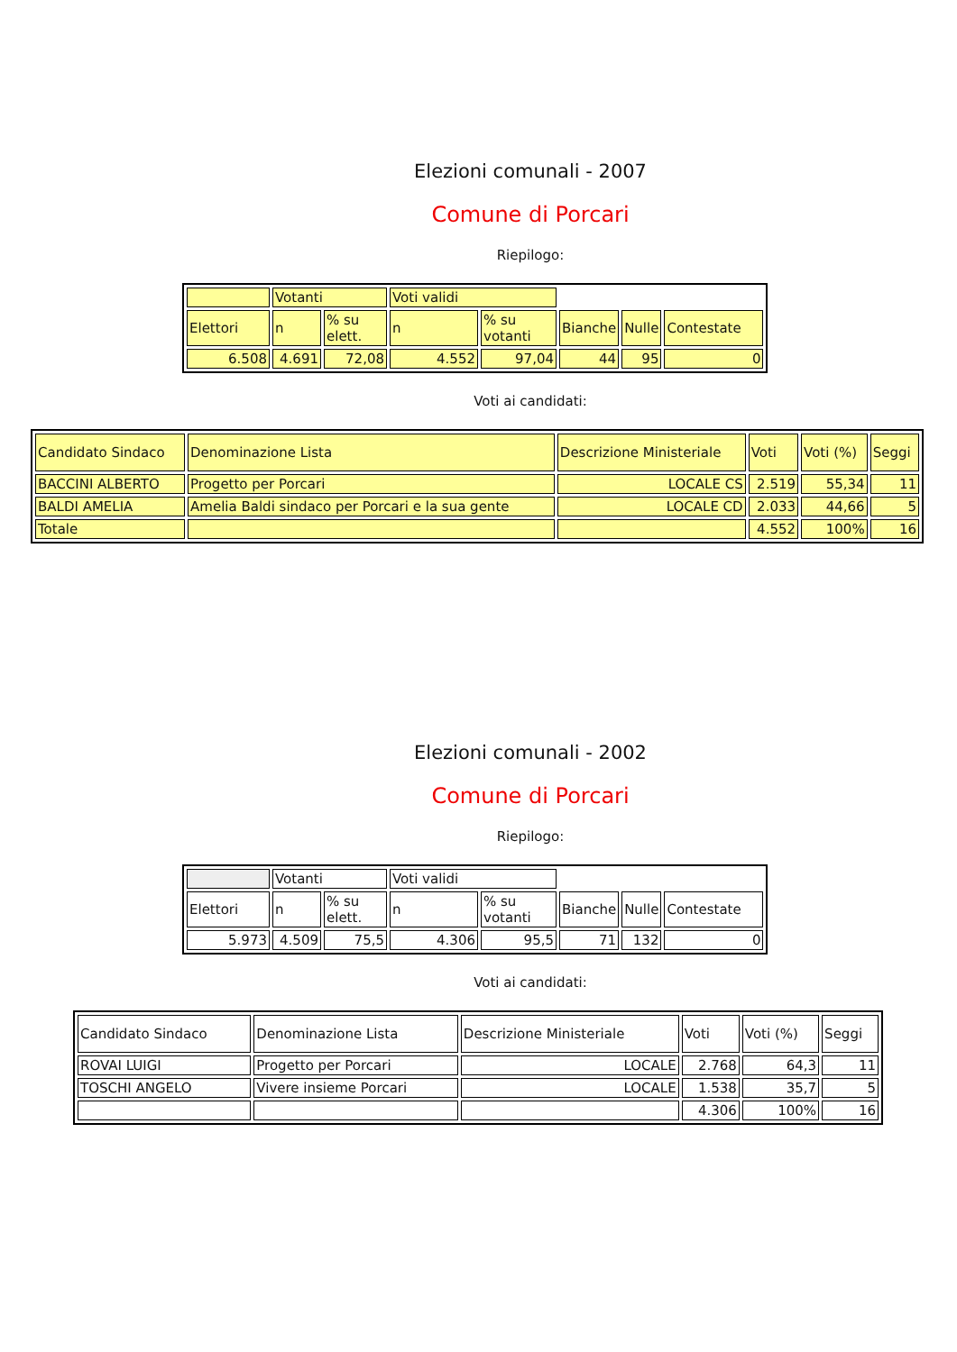Elezioni comunali - 2007
Comune di Porcari
Riepilogo:
| | Votanti | | Voti validi | | | | |
| Elettori | n | % su elett. | n | % su votanti | Bianche | Nulle | Contestate |
| 6.508 | 4.691 | 72,08 | 4.552 | 97,04 | 44 | 95 | 0 |
Voti ai candidati:
| Candidato Sindaco | Denominazione Lista | Descrizione Ministeriale | Voti | Voti (%) | Seggi |
| BACCINI ALBERTO | Progetto per Porcari | LOCALE CS | 2.519 | 55,34 | 11 |
| BALDI AMELIA | Amelia Baldi sindaco per Porcari e la sua gente | LOCALE CD | 2.033 | 44,66 | 5 |
| Totale | | | 4.552 | 100% | 16 |
Elezioni comunali - 2002
Comune di Porcari
Riepilogo:
| | Votanti | | Voti validi | | | | |
| Elettori | n | % su elett. | n | % su votanti | Bianche | Nulle | Contestate |
| 5.973 | 4.509 | 75,5 | 4.306 | 95,5 | 71 | 132 | 0 |
Voti ai candidati:
| Candidato Sindaco | Denominazione Lista | Descrizione Ministeriale | Voti | Voti (%) | Seggi |
| ROVAI LUIGI | Progetto per Porcari | LOCALE | 2.768 | 64,3 | 11 |
| TOSCHI ANGELO | Vivere insieme Porcari | LOCALE | 1.538 | 35,7 | 5 |
| | | | 4.306 | 100% | 16 |